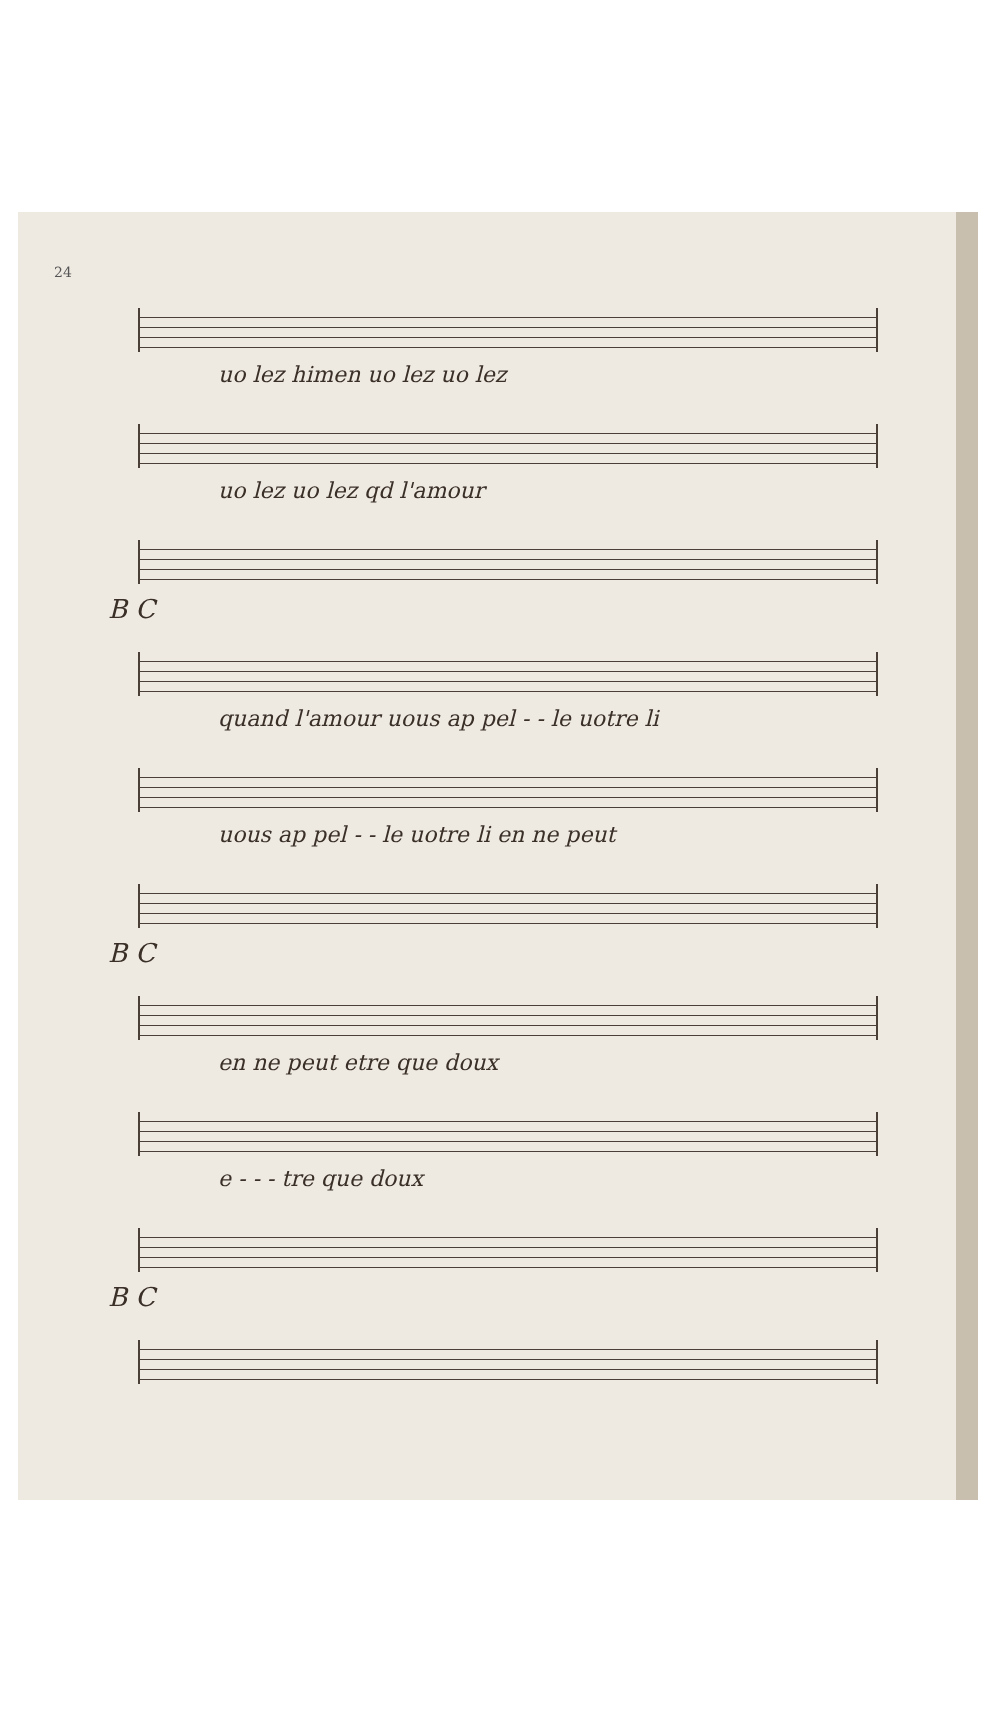24
uo lez himen uo lez uo lez
uo lez uo lez qd l'amour
B C
quand l'amour uous ap pel - - le uotre li
uous ap pel - - le uotre li en ne peut
B C
en ne peut etre que doux
e - - - tre que doux
B C